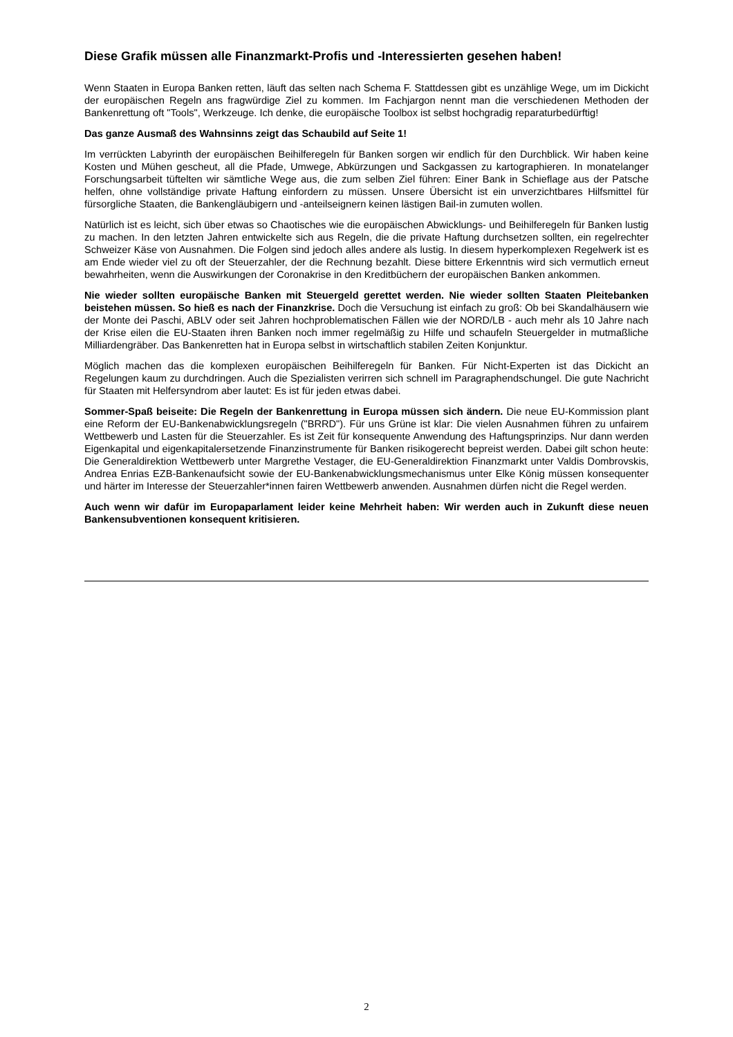Diese Grafik müssen alle Finanzmarkt-Profis und -Interessierten gesehen haben!
Wenn Staaten in Europa Banken retten, läuft das selten nach Schema F. Stattdessen gibt es unzählige Wege, um im Dickicht der europäischen Regeln ans fragwürdige Ziel zu kommen. Im Fachjargon nennt man die verschiedenen Methoden der Bankenrettung oft "Tools", Werkzeuge. Ich denke, die europäische Toolbox ist selbst hochgradig reparaturbedürftig!
Das ganze Ausmaß des Wahnsinns zeigt das Schaubild auf Seite 1!
Im verrückten Labyrinth der europäischen Beihilferegeln für Banken sorgen wir endlich für den Durchblick. Wir haben keine Kosten und Mühen gescheut, all die Pfade, Umwege, Abkürzungen und Sackgassen zu kartographieren. In monatelanger Forschungsarbeit tüftelten wir sämtliche Wege aus, die zum selben Ziel führen: Einer Bank in Schieflage aus der Patsche helfen, ohne vollständige private Haftung einfordern zu müssen. Unsere Übersicht ist ein unverzichtbares Hilfsmittel für fürsorgliche Staaten, die Bankengläubigern und -anteilseignern keinen lästigen Bail-in zumuten wollen.
Natürlich ist es leicht, sich über etwas so Chaotisches wie die europäischen Abwicklungs- und Beihilferegeln für Banken lustig zu machen. In den letzten Jahren entwickelte sich aus Regeln, die die private Haftung durchsetzen sollten, ein regelrechter Schweizer Käse von Ausnahmen. Die Folgen sind jedoch alles andere als lustig. In diesem hyperkomplexen Regelwerk ist es am Ende wieder viel zu oft der Steuerzahler, der die Rechnung bezahlt. Diese bittere Erkenntnis wird sich vermutlich erneut bewahrheiten, wenn die Auswirkungen der Coronakrise in den Kreditbüchern der europäischen Banken ankommen.
Nie wieder sollten europäische Banken mit Steuergeld gerettet werden. Nie wieder sollten Staaten Pleitebanken beistehen müssen. So hieß es nach der Finanzkrise. Doch die Versuchung ist einfach zu groß: Ob bei Skandalhäusern wie der Monte dei Paschi, ABLV oder seit Jahren hochproblematischen Fällen wie der NORD/LB - auch mehr als 10 Jahre nach der Krise eilen die EU-Staaten ihren Banken noch immer regelmäßig zu Hilfe und schaufeln Steuergelder in mutmaßliche Milliardengräber. Das Bankenretten hat in Europa selbst in wirtschaftlich stabilen Zeiten Konjunktur.
Möglich machen das die komplexen europäischen Beihilferegeln für Banken. Für Nicht-Experten ist das Dickicht an Regelungen kaum zu durchdringen. Auch die Spezialisten verirren sich schnell im Paragraphendschungel. Die gute Nachricht für Staaten mit Helfersyndrom aber lautet: Es ist für jeden etwas dabei.
Sommer-Spaß beiseite: Die Regeln der Bankenrettung in Europa müssen sich ändern. Die neue EU-Kommission plant eine Reform der EU-Bankenabwicklungsregeln ("BRRD"). Für uns Grüne ist klar: Die vielen Ausnahmen führen zu unfairem Wettbewerb und Lasten für die Steuerzahler. Es ist Zeit für konsequente Anwendung des Haftungsprinzips. Nur dann werden Eigenkapital und eigenkapitalersetzende Finanzinstrumente für Banken risikogerecht bepreist werden. Dabei gilt schon heute: Die Generaldirektion Wettbewerb unter Margrethe Vestager, die EU-Generaldirektion Finanzmarkt unter Valdis Dombrovskis, Andrea Enrias EZB-Bankenaufsicht sowie der EU-Bankenabwicklungsmechanismus unter Elke König müssen konsequenter und härter im Interesse der Steuerzahler*innen fairen Wettbewerb anwenden. Ausnahmen dürfen nicht die Regel werden.
Auch wenn wir dafür im Europaparlament leider keine Mehrheit haben: Wir werden auch in Zukunft diese neuen Bankensubventionen konsequent kritisieren.
2